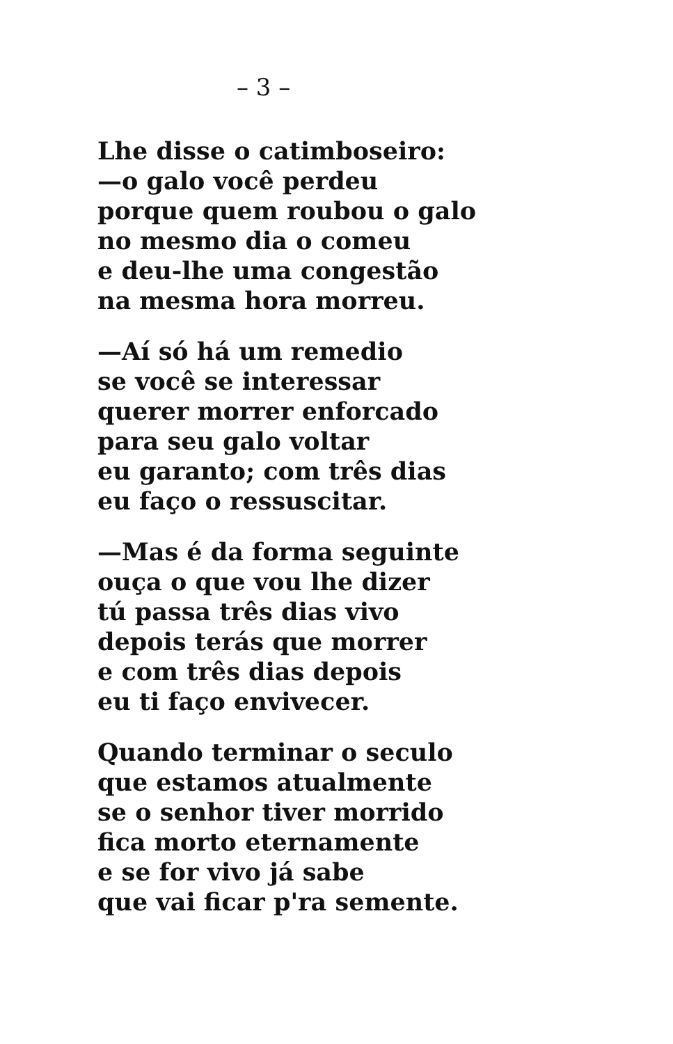– 3 –
Lhe disse o catimboseiro:
—o galo você perdeu
porque quem roubou o galo
no mesmo dia o comeu
e deu-lhe uma congestão
na mesma hora morreu.
—Aí só há um remedio
se você se interessar
querer morrer enforcado
para seu galo voltar
eu garanto; com três dias
eu faço o ressuscitar.
—Mas é da forma seguinte
ouça o que vou lhe dizer
tú passa três dias vivo
depois terás que morrer
e com três dias depois
eu ti faço envivecer.
Quando terminar o seculo
que estamos atualmente
se o senhor tiver morrido
fica morto eternamente
e se for vivo já sabe
que vai ficar p'ra semente.